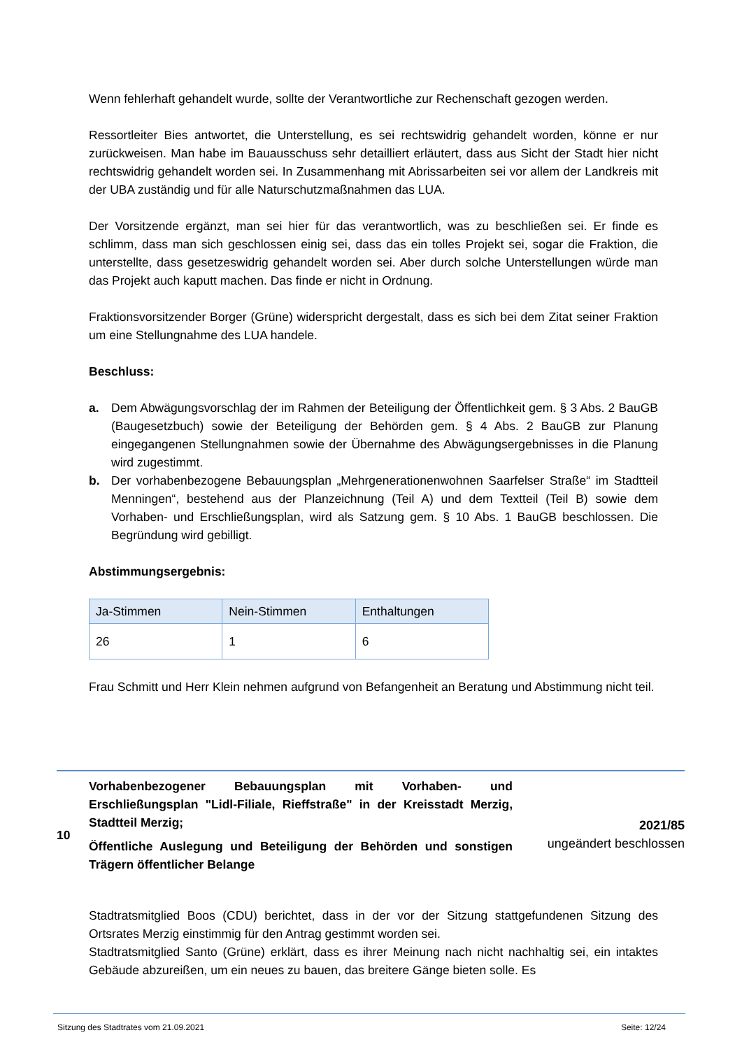Wenn fehlerhaft gehandelt wurde, sollte der Verantwortliche zur Rechenschaft gezogen werden.
Ressortleiter Bies antwortet, die Unterstellung, es sei rechtswidrig gehandelt worden, könne er nur zurückweisen. Man habe im Bauausschuss sehr detailliert erläutert, dass aus Sicht der Stadt hier nicht rechtswidrig gehandelt worden sei. In Zusammenhang mit Abrissarbeiten sei vor allem der Landkreis mit der UBA zuständig und für alle Naturschutzmaßnahmen das LUA.
Der Vorsitzende ergänzt, man sei hier für das verantwortlich, was zu beschließen sei. Er finde es schlimm, dass man sich geschlossen einig sei, dass das ein tolles Projekt sei, sogar die Fraktion, die unterstellte, dass gesetzeswidrig gehandelt worden sei. Aber durch solche Unterstellungen würde man das Projekt auch kaputt machen. Das finde er nicht in Ordnung.
Fraktionsvorsitzender Borger (Grüne) widerspricht dergestalt, dass es sich bei dem Zitat seiner Fraktion um eine Stellungnahme des LUA handele.
Beschluss:
a. Dem Abwägungsvorschlag der im Rahmen der Beteiligung der Öffentlichkeit gem. § 3 Abs. 2 BauGB (Baugesetzbuch) sowie der Beteiligung der Behörden gem. § 4 Abs. 2 BauGB zur Planung eingegangenen Stellungnahmen sowie der Übernahme des Abwägungsergebnisses in die Planung wird zugestimmt.
b. Der vorhabenbezogene Bebauungsplan „Mehrgenerationenwohnen Saarfelser Straße“ im Stadtteil Menningen“, bestehend aus der Planzeichnung (Teil A) und dem Textteil (Teil B) sowie dem Vorhaben- und Erschließungsplan, wird als Satzung gem. § 10 Abs. 1 BauGB beschlossen. Die Begründung wird gebilligt.
Abstimmungsergebnis:
| Ja-Stimmen | Nein-Stimmen | Enthaltungen |
| --- | --- | --- |
| 26 | 1 | 6 |
Frau Schmitt und Herr Klein nehmen aufgrund von Befangenheit an Beratung und Abstimmung nicht teil.
10
Vorhabenbezogener Bebauungsplan mit Vorhaben- und Erschließungsplan "Lidl-Filiale, Rieffstraße" in der Kreisstadt Merzig, Stadtteil Merzig;
Öffentliche Auslegung und Beteiligung der Behörden und sonstigen Trägern öffentlicher Belange
2021/85
ungeändert beschlossen
Stadtratsmitglied Boos (CDU) berichtet, dass in der vor der Sitzung stattgefundenen Sitzung des Ortsrates Merzig einstimmig für den Antrag gestimmt worden sei.
Stadtratsmitglied Santo (Grüne) erklärt, dass es ihrer Meinung nach nicht nachhaltig sei, ein intaktes Gebäude abzureißen, um ein neues zu bauen, das breitere Gänge bieten solle. Es
Sitzung des Stadtrates vom 21.09.2021 Seite: 12/24